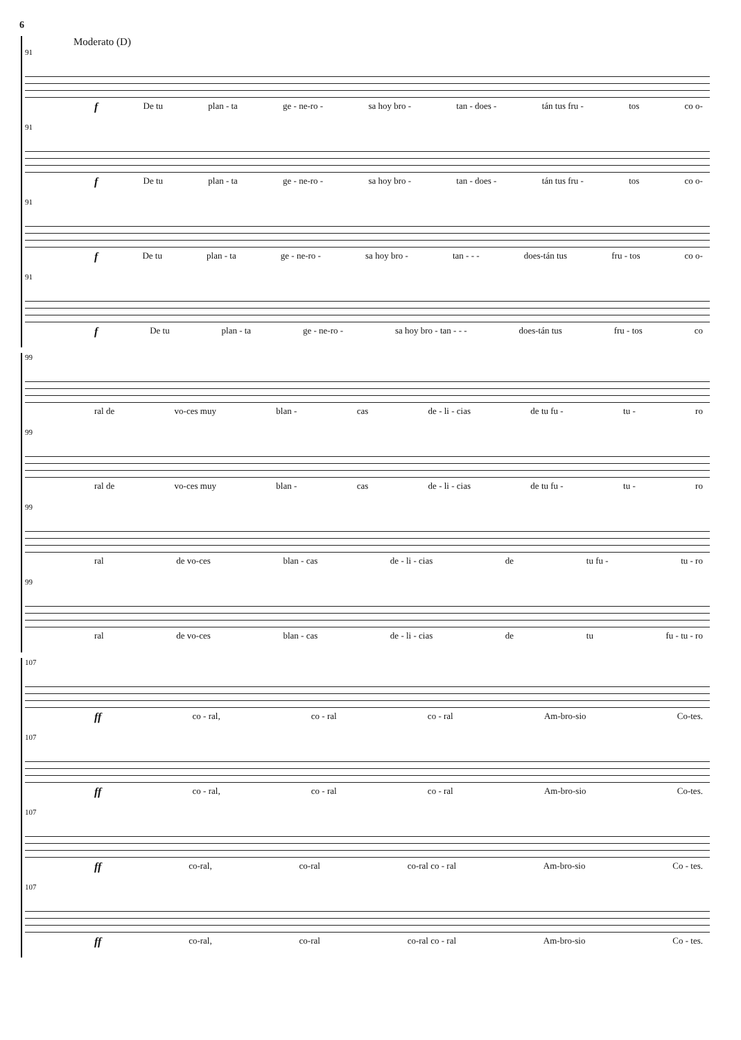6
Moderato (D)
91
f De tu plan - ta ge - ne-ro - sa hoy bro - tan - does - tán tus fru - tos co o-
91
f De tu plan - ta ge - ne-ro - sa hoy bro - tan - does - tán tus fru - tos co o-
91
f De tu plan - ta ge - ne-ro - sa hoy bro - tan - - - does-tán tus fru - tos co o-
91
f De tu plan - ta ge - ne-ro - sa hoy bro - tan - - - does-tán tus fru - tos co
99
ral de vo-ces muy blan - cas de - li - cias de tu fu - tu - ro
99
ral de vo-ces muy blan - cas de - li - cias de tu fu - tu - ro
99
ral de vo-ces blan - cas de - li - cias de tu fu - tu - ro
99
ral de vo-ces blan - cas de - li - cias de tu fu - tu - ro
107
ff co - ral, co - ral co - ral Am-bro-sio Co-tes.
107
ff co - ral, co - ral co - ral Am-bro-sio Co-tes.
107
ff co-ral, co-ral co-ral co - ral Am-bro-sio Co - tes.
107
ff co-ral, co-ral co-ral co - ral Am-bro-sio Co - tes.